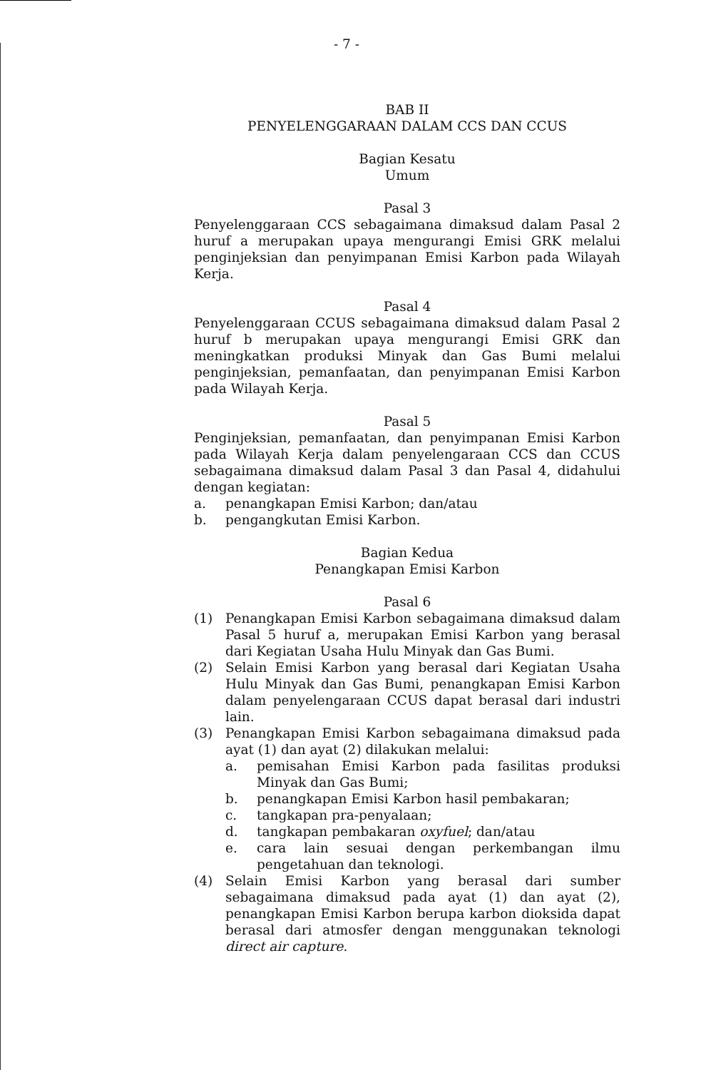- 7 -
BAB II
PENYELENGGARAAN DALAM CCS DAN CCUS
Bagian Kesatu
Umum
Pasal 3
Penyelenggaraan CCS sebagaimana dimaksud dalam Pasal 2 huruf a merupakan upaya mengurangi Emisi GRK melalui penginjeksian dan penyimpanan Emisi Karbon pada Wilayah Kerja.
Pasal 4
Penyelenggaraan CCUS sebagaimana dimaksud dalam Pasal 2 huruf b merupakan upaya mengurangi Emisi GRK dan meningkatkan produksi Minyak dan Gas Bumi melalui penginjeksian, pemanfaatan, dan penyimpanan Emisi Karbon pada Wilayah Kerja.
Pasal 5
Penginjeksian, pemanfaatan, dan penyimpanan Emisi Karbon pada Wilayah Kerja dalam penyelengaraan CCS dan CCUS sebagaimana dimaksud dalam Pasal 3 dan Pasal 4, didahului dengan kegiatan:
a. penangkapan Emisi Karbon; dan/atau
b. pengangkutan Emisi Karbon.
Bagian Kedua
Penangkapan Emisi Karbon
Pasal 6
(1) Penangkapan Emisi Karbon sebagaimana dimaksud dalam Pasal 5 huruf a, merupakan Emisi Karbon yang berasal dari Kegiatan Usaha Hulu Minyak dan Gas Bumi.
(2) Selain Emisi Karbon yang berasal dari Kegiatan Usaha Hulu Minyak dan Gas Bumi, penangkapan Emisi Karbon dalam penyelengaraan CCUS dapat berasal dari industri lain.
(3) Penangkapan Emisi Karbon sebagaimana dimaksud pada ayat (1) dan ayat (2) dilakukan melalui:
a. pemisahan Emisi Karbon pada fasilitas produksi Minyak dan Gas Bumi;
b. penangkapan Emisi Karbon hasil pembakaran;
c. tangkapan pra-penyalaan;
d. tangkapan pembakaran oxyfuel; dan/atau
e. cara lain sesuai dengan perkembangan ilmu pengetahuan dan teknologi.
(4) Selain Emisi Karbon yang berasal dari sumber sebagaimana dimaksud pada ayat (1) dan ayat (2), penangkapan Emisi Karbon berupa karbon dioksida dapat berasal dari atmosfer dengan menggunakan teknologi direct air capture.